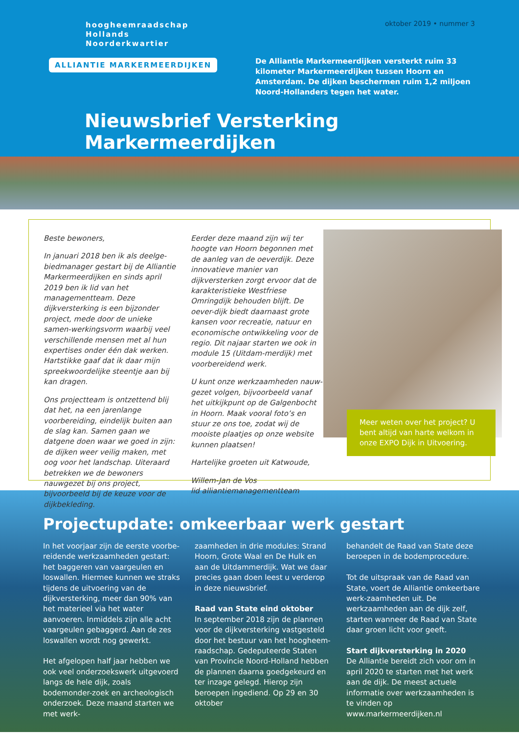hoogheemraadschap
Hollands
Noorderkwartier
ALLIANTIE MARKERMEERDIJKEN
oktober 2019 • nummer 3
De Alliantie Markermeerdijken versterkt ruim 33 kilometer Markermeerdijken tussen Hoorn en Amsterdam. De dijken beschermen ruim 1,2 miljoen Noord-Hollanders tegen het water.
Nieuwsbrief Versterking Markermeerdijken
Beste bewoners,
In januari 2018 ben ik als deelge-biedmanager gestart bij de Alliantie Markermeerdijken en sinds april 2019 ben ik lid van het managementteam. Deze dijkversterking is een bijzonder project, mede door de unieke samen-werkingsvorm waarbij veel verschillende mensen met al hun expertises onder één dak werken. Hartstikke gaaf dat ik daar mijn spreekwoordelijke steentje aan bij kan dragen.
Ons projectteam is ontzettend blij dat het, na een jarenlange voorbereiding, eindelijk buiten aan de slag kan. Samen gaan we datgene doen waar we goed in zijn: de dijken weer veilig maken, met oog voor het landschap. Uiteraard betrekken we de bewoners nauwgezet bij ons project, bijvoorbeeld bij de keuze voor de dijkbekleding.
Eerder deze maand zijn wij ter hoogte van Hoorn begonnen met de aanleg van de oeverdijk. Deze innovatieve manier van dijkversterken zorgt ervoor dat de karakteristieke Westfriese Omringdijk behouden blijft. De oever-dijk biedt daarnaast grote kansen voor recreatie, natuur en economische ontwikkeling voor de regio. Dit najaar starten we ook in module 15 (Uitdam-merdijk) met voorbereidend werk.
U kunt onze werkzaamheden nauw-gezet volgen, bijvoorbeeld vanaf het uitkijkpunt op de Galgenbocht in Hoorn. Maak vooral foto’s en stuur ze ons toe, zodat wij de mooiste plaatjes op onze website kunnen plaatsen!
Hartelijke groeten uit Katwoude,
Willem-Jan de Vos
lid alliantiemanagementteam
Meer weten over het project? U bent altijd van harte welkom in onze EXPO Dijk in Uitvoering.
Projectupdate: omkeerbaar werk gestart
In het voorjaar zijn de eerste voorbe-reidende werkzaamheden gestart: het baggeren van vaargeulen en loswallen. Hiermee kunnen we straks tijdens de uitvoering van de dijkversterking, meer dan 90% van het materieel via het water aanvoeren. Inmiddels zijn alle acht vaargeulen gebaggerd. Aan de zes loswallen wordt nog gewerkt.
Het afgelopen half jaar hebben we ook veel onderzoekswerk uitgevoerd langs de hele dijk, zoals bodemonder-zoek en archeologisch onderzoek. Deze maand starten we met werk-
zaamheden in drie modules: Strand Hoorn, Grote Waal en De Hulk en aan de Uitdammerdijk. Wat we daar precies gaan doen leest u verderop in deze nieuwsbrief.
Raad van State eind oktober
In september 2018 zijn de plannen voor de dijkversterking vastgesteld door het bestuur van het hoogheem-raadschap. Gedeputeerde Staten van Provincie Noord-Holland hebben de plannen daarna goedgekeurd en ter inzage gelegd. Hierop zijn beroepen ingediend. Op 29 en 30 oktober
behandelt de Raad van State deze beroepen in de bodemprocedure.
Tot de uitspraak van de Raad van State, voert de Alliantie omkeerbare werk-zaamheden uit. De werkzaamheden aan de dijk zelf, starten wanneer de Raad van State daar groen licht voor geeft.
Start dijkversterking in 2020
De Alliantie bereidt zich voor om in april 2020 te starten met het werk aan de dijk. De meest actuele informatie over werkzaamheden is te vinden op www.markermeerdijken.nl